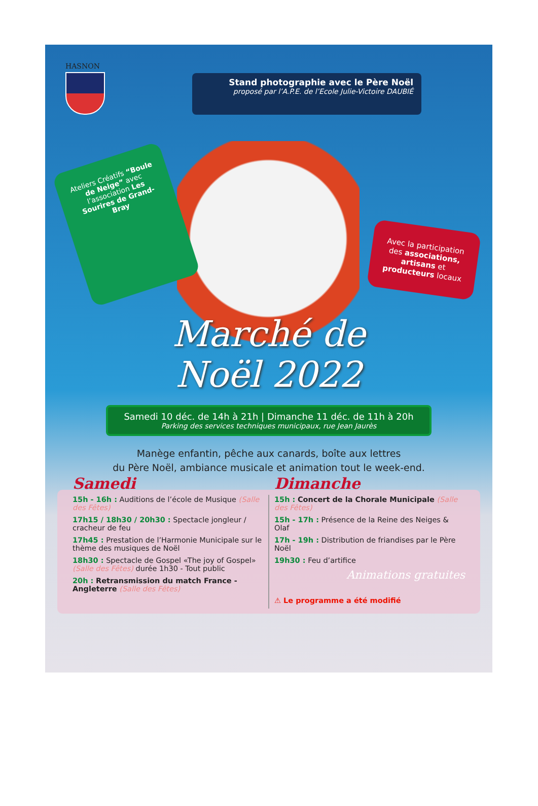HASNON
Stand photographie avec le Père Noël
proposé par l’A.P.E. de l’Ecole Julie-Victoire DAUBIÉ
Ateliers Créatifs “Boule de Neige” avec l’association Les Sourires de Grand-Bray
Avec la participation des associations, artisans et producteurs locaux
Marché de
Noël 2022
Samedi 10 déc. de 14h à 21h | Dimanche 11 déc. de 11h à 20h
Parking des services techniques municipaux, rue Jean Jaurès
Manège enfantin, pêche aux canards, boîte aux lettres
du Père Noël, ambiance musicale et animation tout le week-end.
Samedi
15h - 16h : Auditions de l’école de Musique (Salle des Fêtes)
17h15 / 18h30 / 20h30 : Spectacle jongleur / cracheur de feu
17h45 : Prestation de l’Harmonie Municipale sur le thème des musiques de Noël
18h30 : Spectacle de Gospel «The joy of Gospel» (Salle des Fêtes) durée 1h30 - Tout public
20h : Retransmission du match France - Angleterre (Salle des Fêtes)
Dimanche
15h : Concert de la Chorale Municipale (Salle des Fêtes)
15h - 17h : Présence de la Reine des Neiges & Olaf
17h - 19h : Distribution de friandises par le Père Noël
19h30 : Feu d’artifice
Animations gratuites
⚠ Le programme a été modifié